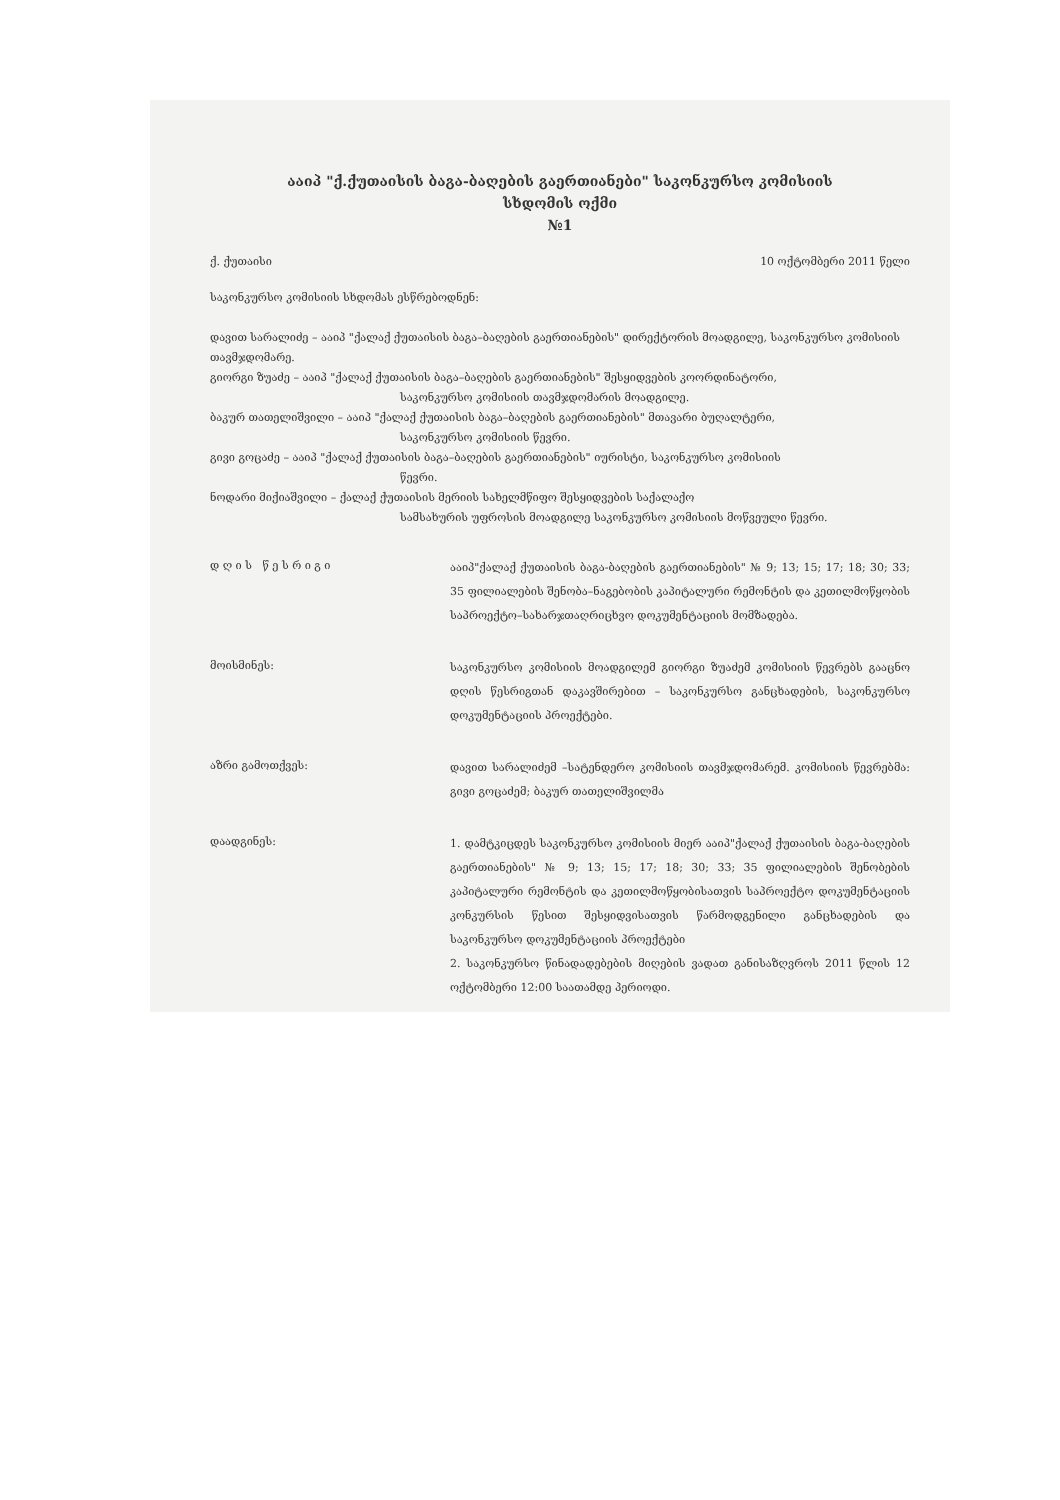ააიპ "ქ.ქუთაისის ბაგა-ბაღების გაერთიანები" საკონკურსო კომისიის
სხდომის ოქმი
№1
ქ. ქუთაისი 10 ოქტომბერი 2011 წელი
საკონკურსო კომისიის სხდომას ესწრებოდნენ:
დავით სარალიძე – ააიპ "ქალაქ ქუთაისის ბაგა–ბაღების გაერთიანების" დირექტორის მოადგილე, საკონკურსო კომისიის თავმჯდომარე.
გიორგი ზუაძე – ააიპ "ქალაქ ქუთაისის ბაგა–ბაღების გაერთიანების" შესყიდვების კოორდინატორი,
საკონკურსო კომისიის თავმჯდომარის მოადგილე.
ბაკურ თათელიშვილი – ააიპ "ქალაქ ქუთაისის ბაგა–ბაღების გაერთიანების" მთავარი ბუღალტერი,
საკონკურსო კომისიის წევრი.
გივი გოცაძე – ააიპ "ქალაქ ქუთაისის ბაგა–ბაღების გაერთიანების" იურისტი, საკონკურსო კომისიის
წევრი.
ნოდარი მიქიაშვილი – ქალაქ ქუთაისის მერიის სახელმწიფო შესყიდვების საქალაქო
სამსახურის უფროსის მოადგილე საკონკურსო კომისიის მოწვეული წევრი.
დ ღ ი ს წ ე ს რ ი გ ი
ააიპ"ქალაქ ქუთაისის ბაგა-ბაღების გაერთიანების" № 9; 13; 15; 17; 18; 30; 33; 35 ფილიალების შენობა–ნაგებობის კაპიტალური რემონტის და კეთილმოწყობის საპროექტო–სახარჯთაღრიცხვო დოკუმენტაციის მომზადება.
მოისმინეს:
საკონკურსო კომისიის მოადგილემ გიორგი ზუაძემ კომისიის წევრებს გააცნო დღის წესრიგთან დაკავშირებით – საკონკურსო განცხადების, საკონკურსო დოკუმენტაციის პროექტები.
აზრი გამოთქვეს:
დავით სარალიძემ –სატენდერო კომისიის თავმჯდომარემ. კომისიის წევრებმა: გივი გოცაძემ; ბაკურ თათელიშვილმა
დაადგინეს:
1. დამტკიცდეს საკონკურსო კომისიის მიერ ააიპ"ქალაქ ქუთაისის ბაგა-ბაღების გაერთიანების" № 9; 13; 15; 17; 18; 30; 33; 35 ფილიალების შენობების კაპიტალური რემონტის და კეთილმოწყობისათვის საპროექტო დოკუმენტაციის კონკურსის წესით შესყიდვისათვის წარმოდგენილი განცხადების და საკონკურსო დოკუმენტაციის პროექტები
2. საკონკურსო წინადადებების მიღების ვადათ განისაზღვროს 2011 წლის 12 ოქტომბერი 12:00 საათამდე პერიოდი.